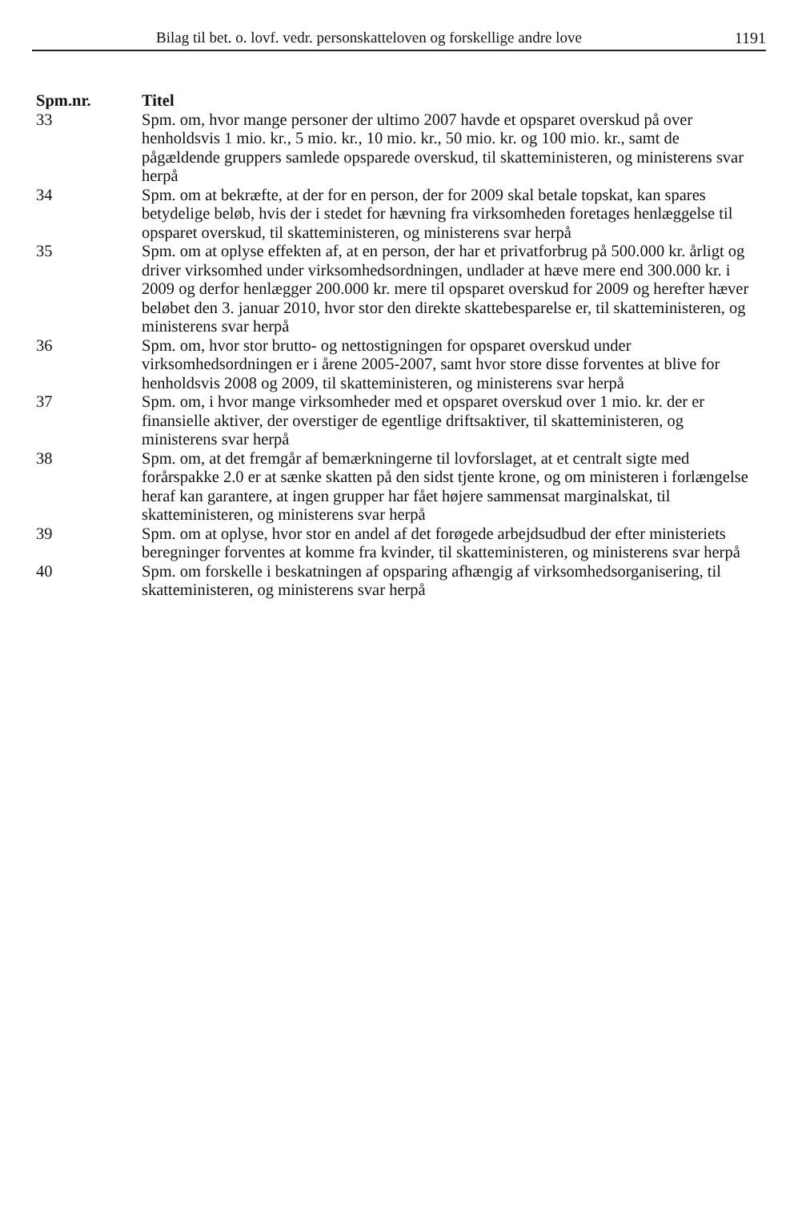Bilag til bet. o. lovf. vedr. personskatteloven og forskellige andre love 1191
| Spm.nr. | Titel |
| --- | --- |
| 33 | Spm. om, hvor mange personer der ultimo 2007 havde et opsparet overskud på over henholdsvis 1 mio. kr., 5 mio. kr., 10 mio. kr., 50 mio. kr. og 100 mio. kr., samt de pågældende gruppers samlede opsparede overskud, til skatteministeren, og ministerens svar herpå |
| 34 | Spm. om at bekræfte, at der for en person, der for 2009 skal betale topskat, kan spares betydelige beløb, hvis der i stedet for hævning fra virksomheden foretages henlæggelse til opsparet overskud, til skatteministeren, og ministerens svar herpå |
| 35 | Spm. om at oplyse effekten af, at en person, der har et privatforbrug på 500.000 kr. årligt og driver virksomhed under virksomhedsordningen, undlader at hæve mere end 300.000 kr. i 2009 og derfor henlægger 200.000 kr. mere til opsparet overskud for 2009 og herefter hæver beløbet den 3. januar 2010, hvor stor den direkte skattebesparelse er, til skatteministeren, og ministerens svar herpå |
| 36 | Spm. om, hvor stor brutto- og nettostigningen for opsparet overskud under virksomhedsordningen er i årene 2005-2007, samt hvor store disse forventes at blive for henholdsvis 2008 og 2009, til skatteministeren, og ministerens svar herpå |
| 37 | Spm. om, i hvor mange virksomheder med et opsparet overskud over 1 mio. kr. der er finansielle aktiver, der overstiger de egentlige driftsaktiver, til skatteministeren, og ministerens svar herpå |
| 38 | Spm. om, at det fremgår af bemærkningerne til lovforslaget, at et centralt sigte med forårspakke 2.0 er at sænke skatten på den sidst tjente krone, og om ministeren i forlængelse heraf kan garantere, at ingen grupper har fået højere sammensat marginalskat, til skatteministeren, og ministerens svar herpå |
| 39 | Spm. om at oplyse, hvor stor en andel af det forøgede arbejdsudbud der efter ministeriets beregninger forventes at komme fra kvinder, til skatteministeren, og ministerens svar herpå |
| 40 | Spm. om forskelle i beskatningen af opsparing afhængig af virksomhedsorganisering, til skatteministeren, og ministerens svar herpå |